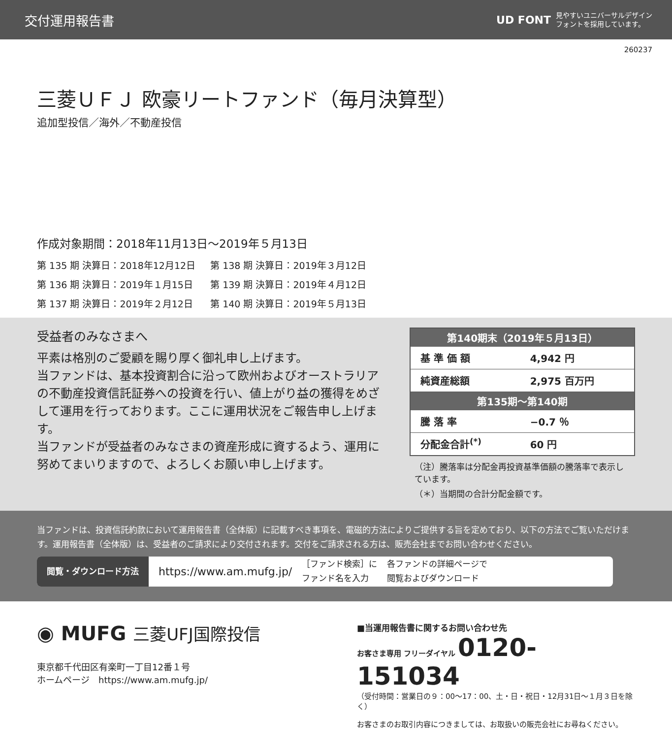交付運用報告書
UD FONT 見やすいユニバーサルデザイン
フォントを採用しています。
260237
三菱ＵＦＪ 欧豪リートファンド（毎月決算型）
追加型投信／海外／不動産投信
作成対象期間：2018年11月13日～2019年５月13日
| 第 135 期 決算日：2018年12月12日 | 第 138 期 決算日：2019年３月12日 |
| 第 136 期 決算日：2019年１月15日 | 第 139 期 決算日：2019年４月12日 |
| 第 137 期 決算日：2019年２月12日 | 第 140 期 決算日：2019年５月13日 |
受益者のみなさまへ
平素は格別のご愛顧を賜り厚く御礼申し上げます。
当ファンドは、基本投資割合に沿って欧州およびオーストラリアの不動産投資信託証券への投資を行い、値上がり益の獲得をめざして運用を行っております。ここに運用状況をご報告申し上げます。
当ファンドが受益者のみなさまの資産形成に資するよう、運用に努めてまいりますので、よろしくお願い申し上げます。
| 第140期末（2019年５月13日） | |
| --- | --- |
| 基 準 価 額 | 4,942 円 |
| 純資産総額 | 2,975 百万円 |
| 第135期～第140期 | |
| 騰 落 率 | −0.7 ％ |
| 分配金合計<sup>(*)</sup> | 60 円 |
（注）騰落率は分配金再投資基準価額の騰落率で表示しています。
（＊）当期間の合計分配金額です。
当ファンドは、投資信託約款において運用報告書（全体版）に記載すべき事項を、電磁的方法によりご提供する旨を定めており、以下の方法でご覧いただけます。運用報告書（全体版）は、受益者のご請求により交付されます。交付をご請求される方は、販売会社までお問い合わせください。
閲覧・ダウンロード方法 https://www.am.mufg.jp/ ［ファンド検索］に
ファンド名を入力 各ファンドの詳細ページで
閲覧およびダウンロード
◉ MUFG 三菱UFJ国際投信
東京都千代田区有楽町一丁目12番１号
ホームページ　https://www.am.mufg.jp/
■当運用報告書に関するお問い合わせ先
お客さま専用 フリーダイヤル 0120-151034
（受付時間：営業日の９：00～17：00、土・日・祝日・12月31日～１月３日を除く）
お客さまのお取引内容につきましては、お取扱いの販売会社にお尋ねください。